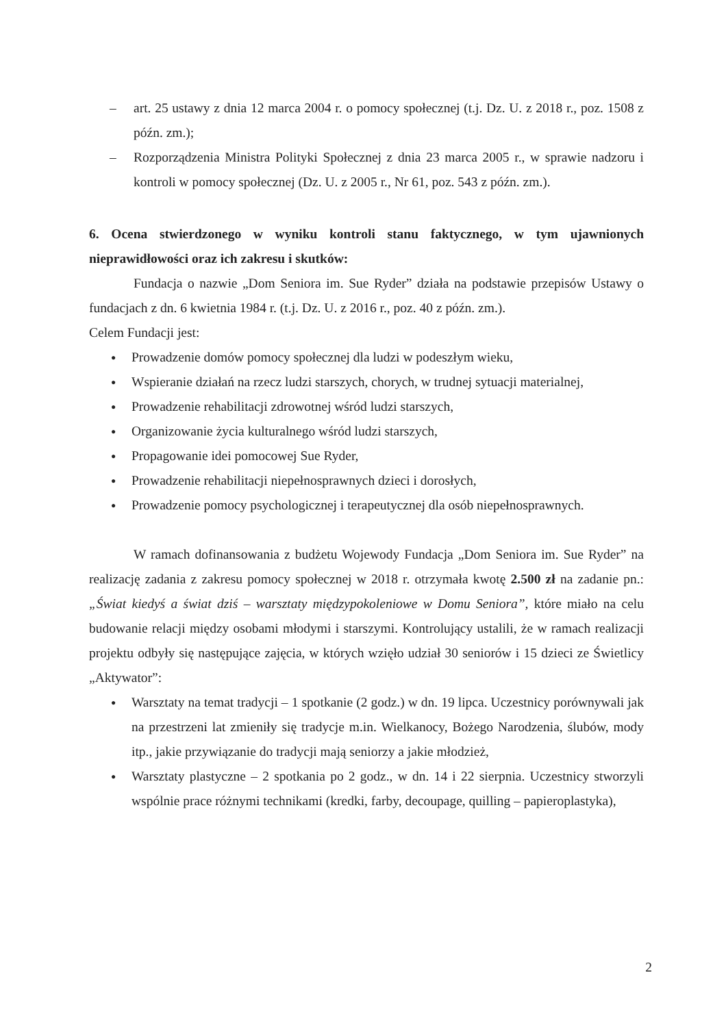– art. 25 ustawy z dnia 12 marca 2004 r. o pomocy społecznej (t.j. Dz. U. z 2018 r., poz. 1508 z późn. zm.);
– Rozporządzenia Ministra Polityki Społecznej z dnia 23 marca 2005 r., w sprawie nadzoru i kontroli w pomocy społecznej (Dz. U. z 2005 r., Nr 61, poz. 543 z późn. zm.).
6. Ocena stwierdzonego w wyniku kontroli stanu faktycznego, w tym ujawnionych nieprawidłowości oraz ich zakresu i skutków:
Fundacja o nazwie „Dom Seniora im. Sue Ryder” działa na podstawie przepisów Ustawy o fundacjach z dn. 6 kwietnia 1984 r. (t.j. Dz. U. z 2016 r., poz. 40 z późn. zm.).
Celem Fundacji jest:
● Prowadzenie domów pomocy społecznej dla ludzi w podeszłym wieku,
● Wspieranie działań na rzecz ludzi starszych, chorych, w trudnej sytuacji materialnej,
● Prowadzenie rehabilitacji zdrowotnej wśród ludzi starszych,
● Organizowanie życia kulturalnego wśród ludzi starszych,
● Propagowanie idei pomocowej Sue Ryder,
● Prowadzenie rehabilitacji niepełnosprawnych dzieci i dorosłych,
● Prowadzenie pomocy psychologicznej i terapeutycznej dla osób niepełnosprawnych.
W ramach dofinansowania z budżetu Wojewody Fundacja „Dom Seniora im. Sue Ryder” na realizację zadania z zakresu pomocy społecznej w 2018 r. otrzymała kwotę 2.500 zł na zadanie pn.: „Świat kiedyś a świat dziś – warsztaty międzypokoleniowe w Domu Seniora”, które miało na celu budowanie relacji między osobami młodymi i starszymi. Kontrolujący ustalili, że w ramach realizacji projektu odbyły się następujące zajęcia, w których wzięło udział 30 seniorów i 15 dzieci ze Świetlicy „Aktywator”:
● Warsztaty na temat tradycji – 1 spotkanie (2 godz.) w dn. 19 lipca. Uczestnicy porównywali jak na przestrzeni lat zmieniły się tradycje m.in. Wielkanocy, Bożego Narodzenia, ślubów, mody itp., jakie przywiązanie do tradycji mają seniorzy a jakie młodzież,
● Warsztaty plastyczne – 2 spotkania po 2 godz., w dn. 14 i 22 sierpnia. Uczestnicy stworzyli wspólnie prace różnymi technikami (kredki, farby, decoupage, quilling – papieroplastyka),
2